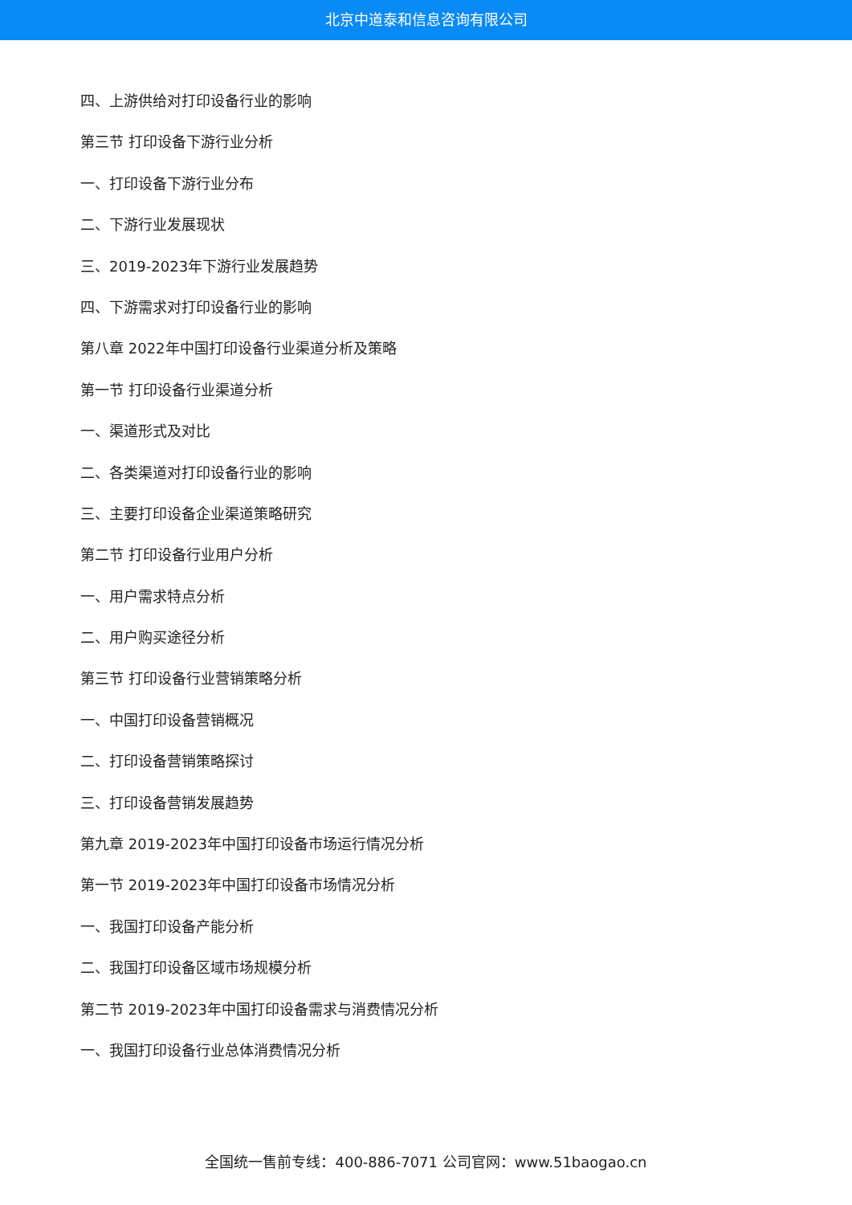北京中道泰和信息咨询有限公司
四、上游供给对打印设备行业的影响
第三节 打印设备下游行业分析
一、打印设备下游行业分布
二、下游行业发展现状
三、2019-2023年下游行业发展趋势
四、下游需求对打印设备行业的影响
第八章 2022年中国打印设备行业渠道分析及策略
第一节 打印设备行业渠道分析
一、渠道形式及对比
二、各类渠道对打印设备行业的影响
三、主要打印设备企业渠道策略研究
第二节 打印设备行业用户分析
一、用户需求特点分析
二、用户购买途径分析
第三节 打印设备行业营销策略分析
一、中国打印设备营销概况
二、打印设备营销策略探讨
三、打印设备营销发展趋势
第九章 2019-2023年中国打印设备市场运行情况分析
第一节 2019-2023年中国打印设备市场情况分析
一、我国打印设备产能分析
二、我国打印设备区域市场规模分析
第二节 2019-2023年中国打印设备需求与消费情况分析
一、我国打印设备行业总体消费情况分析
全国统一售前专线：400-886-7071 公司官网：www.51baogao.cn